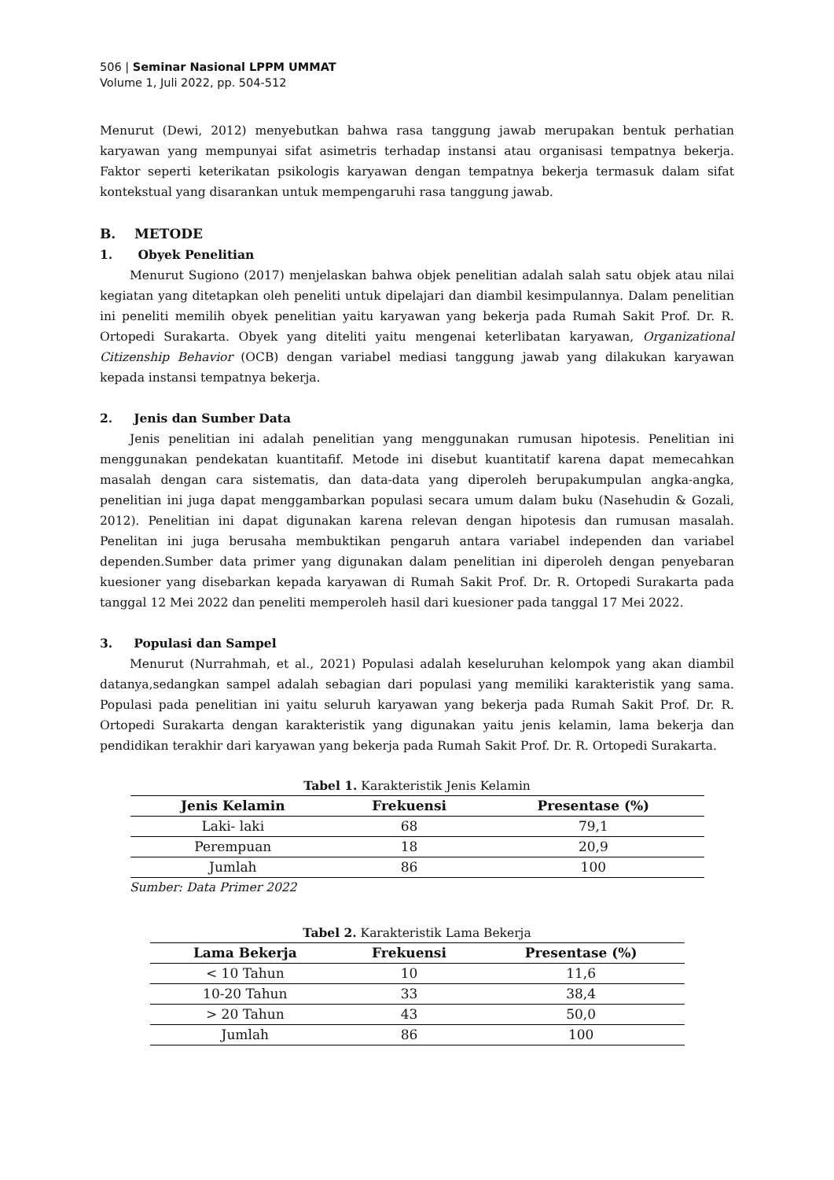506 | Seminar Nasional LPPM UMMAT
Volume 1, Juli 2022, pp. 504-512
Menurut (Dewi, 2012) menyebutkan bahwa rasa tanggung jawab merupakan bentuk perhatian karyawan yang mempunyai sifat asimetris terhadap instansi atau organisasi tempatnya bekerja. Faktor seperti keterikatan psikologis karyawan dengan tempatnya bekerja termasuk dalam sifat kontekstual yang disarankan untuk mempengaruhi rasa tanggung jawab.
B. METODE
1. Obyek Penelitian
Menurut Sugiono (2017) menjelaskan bahwa objek penelitian adalah salah satu objek atau nilai kegiatan yang ditetapkan oleh peneliti untuk dipelajari dan diambil kesimpulannya. Dalam penelitian ini peneliti memilih obyek penelitian yaitu karyawan yang bekerja pada Rumah Sakit Prof. Dr. R. Ortopedi Surakarta. Obyek yang diteliti yaitu mengenai keterlibatan karyawan, Organizational Citizenship Behavior (OCB) dengan variabel mediasi tanggung jawab yang dilakukan karyawan kepada instansi tempatnya bekerja.
2. Jenis dan Sumber Data
Jenis penelitian ini adalah penelitian yang menggunakan rumusan hipotesis. Penelitian ini menggunakan pendekatan kuantitafif. Metode ini disebut kuantitatif karena dapat memecahkan masalah dengan cara sistematis, dan data-data yang diperoleh berupakumpulan angka-angka, penelitian ini juga dapat menggambarkan populasi secara umum dalam buku (Nasehudin & Gozali, 2012). Penelitian ini dapat digunakan karena relevan dengan hipotesis dan rumusan masalah. Penelitan ini juga berusaha membuktikan pengaruh antara variabel independen dan variabel dependen.Sumber data primer yang digunakan dalam penelitian ini diperoleh dengan penyebaran kuesioner yang disebarkan kepada karyawan di Rumah Sakit Prof. Dr. R. Ortopedi Surakarta pada tanggal 12 Mei 2022 dan peneliti memperoleh hasil dari kuesioner pada tanggal 17 Mei 2022.
3. Populasi dan Sampel
Menurut (Nurrahmah, et al., 2021) Populasi adalah keseluruhan kelompok yang akan diambil datanya,sedangkan sampel adalah sebagian dari populasi yang memiliki karakteristik yang sama. Populasi pada penelitian ini yaitu seluruh karyawan yang bekerja pada Rumah Sakit Prof. Dr. R. Ortopedi Surakarta dengan karakteristik yang digunakan yaitu jenis kelamin, lama bekerja dan pendidikan terakhir dari karyawan yang bekerja pada Rumah Sakit Prof. Dr. R. Ortopedi Surakarta.
Tabel 1. Karakteristik Jenis Kelamin
| Jenis Kelamin | Frekuensi | Presentase (%) |
| --- | --- | --- |
| Laki- laki | 68 | 79,1 |
| Perempuan | 18 | 20,9 |
| Jumlah | 86 | 100 |
Sumber: Data Primer 2022
Tabel 2. Karakteristik Lama Bekerja
| Lama Bekerja | Frekuensi | Presentase (%) |
| --- | --- | --- |
| < 10 Tahun | 10 | 11,6 |
| 10-20 Tahun | 33 | 38,4 |
| > 20 Tahun | 43 | 50,0 |
| Jumlah | 86 | 100 |